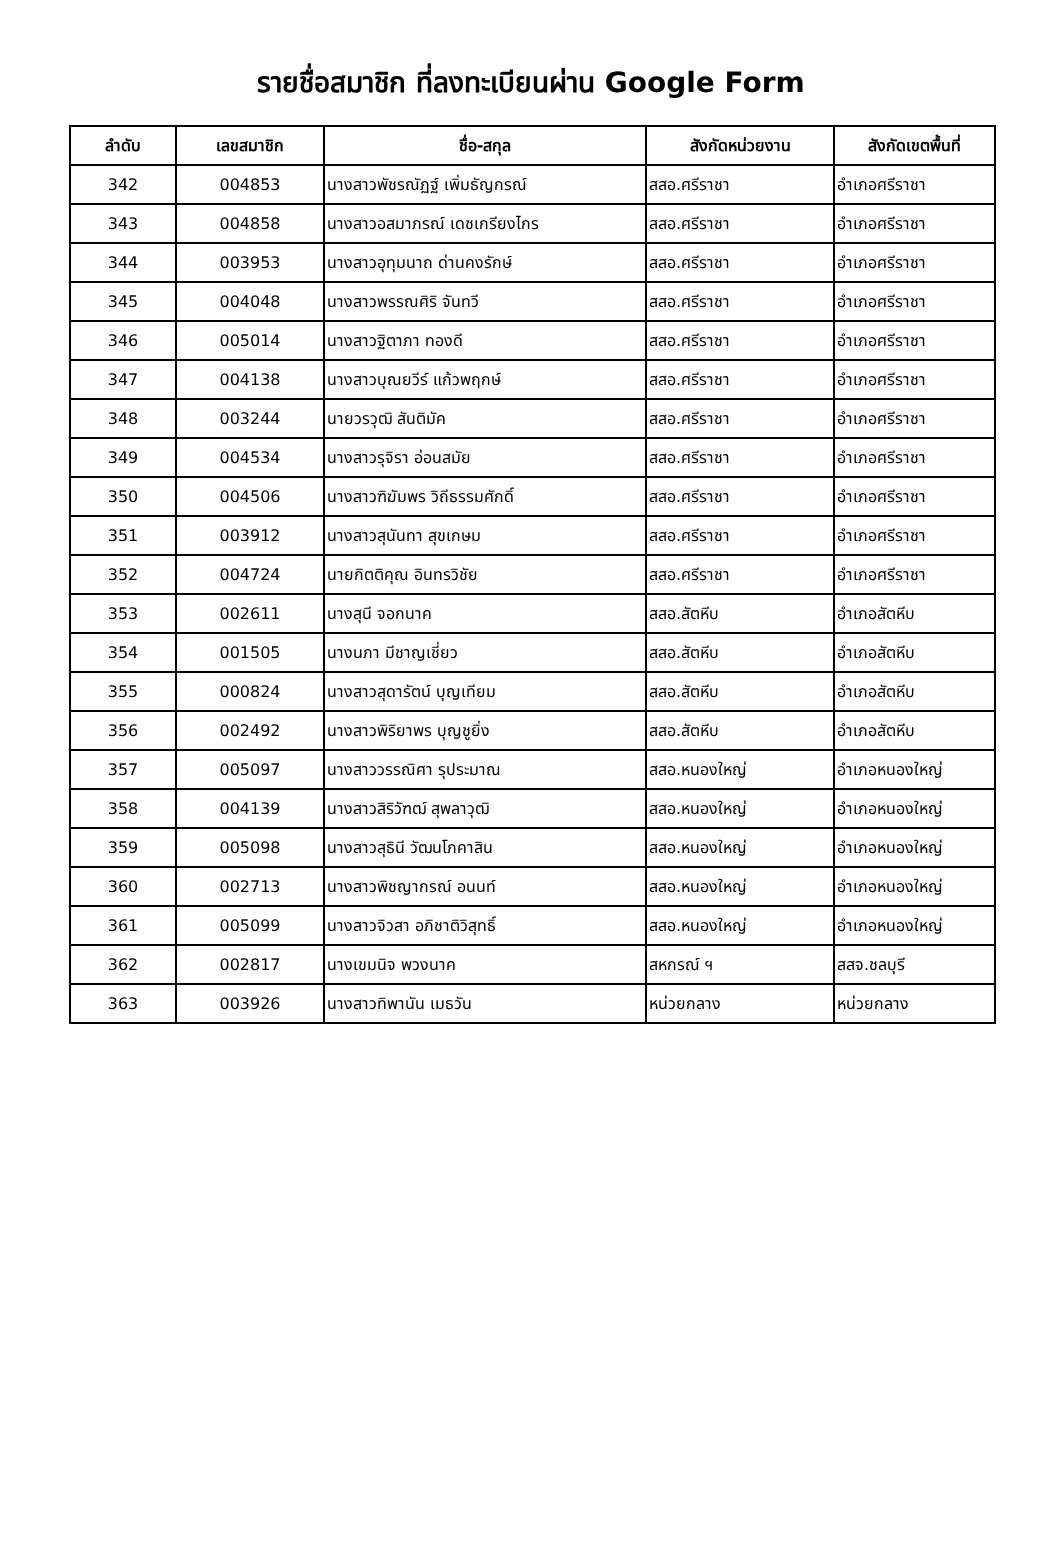รายชื่อสมาชิก ที่ลงทะเบียนผ่าน Google Form
| ลำดับ | เลขสมาชิก | ชื่อ-สกุล | สังกัดหน่วยงาน | สังกัดเขตพื้นที่ |
| --- | --- | --- | --- | --- |
| 342 | 004853 | นางสาวพัชรณัฏฐ์ เพิ่มธัญกรณ์ | สสอ.ศรีราชา | อำเภอศรีราชา |
| 343 | 004858 | นางสาวอสมาภรณ์ เดชเกรียงไกร | สสอ.ศรีราชา | อำเภอศรีราชา |
| 344 | 003953 | นางสาวอุทุมนาถ ด่านคงรักษ์ | สสอ.ศรีราชา | อำเภอศรีราชา |
| 345 | 004048 | นางสาวพรรณศิริ จันทวี | สสอ.ศรีราชา | อำเภอศรีราชา |
| 346 | 005014 | นางสาวฐิตาภา ทองดี | สสอ.ศรีราชา | อำเภอศรีราชา |
| 347 | 004138 | นางสาวบุณยวีร์ แก้วพฤกษ์ | สสอ.ศรีราชา | อำเภอศรีราชา |
| 348 | 003244 | นายวรวุฒิ สันติมัค | สสอ.ศรีราชา | อำเภอศรีราชา |
| 349 | 004534 | นางสาวรุจิรา อ่อนสมัย | สสอ.ศรีราชา | อำเภอศรีราชา |
| 350 | 004506 | นางสาวฑิฆัมพร วิถีธรรมศักดิ์ | สสอ.ศรีราชา | อำเภอศรีราชา |
| 351 | 003912 | นางสาวสุนันทา สุขเกษม | สสอ.ศรีราชา | อำเภอศรีราชา |
| 352 | 004724 | นายกิตติคุณ อินทรวิชัย | สสอ.ศรีราชา | อำเภอศรีราชา |
| 353 | 002611 | นางสุนี จอกนาค | สสอ.สัตหีบ | อำเภอสัตหีบ |
| 354 | 001505 | นางนภา มีชาญเชี่ยว | สสอ.สัตหีบ | อำเภอสัตหีบ |
| 355 | 000824 | นางสาวสุดารัตน์ บุญเทียม | สสอ.สัตหีบ | อำเภอสัตหีบ |
| 356 | 002492 | นางสาวพิริยาพร บุญชูยิ่ง | สสอ.สัตหีบ | อำเภอสัตหีบ |
| 357 | 005097 | นางสาววรรณิศา รุประมาณ | สสอ.หนองใหญ่ | อำเภอหนองใหญ่ |
| 358 | 004139 | นางสาวสิริวัฑฒ์ สุพลาวุฒิ | สสอ.หนองใหญ่ | อำเภอหนองใหญ่ |
| 359 | 005098 | นางสาวสุธินี วัฒนโภคาสิน | สสอ.หนองใหญ่ | อำเภอหนองใหญ่ |
| 360 | 002713 | นางสาวพิชญากรณ์ อนนท์ | สสอ.หนองใหญ่ | อำเภอหนองใหญ่ |
| 361 | 005099 | นางสาวจิวสา อภิชาติวิสุทธิ์ | สสอ.หนองใหญ่ | อำเภอหนองใหญ่ |
| 362 | 002817 | นางเขมนิจ พวงนาค | สหกรณ์ ฯ | สสจ.ชลบุรี |
| 363 | 003926 | นางสาวทิพานัน เมธวัน | หน่วยกลาง | หน่วยกลาง |